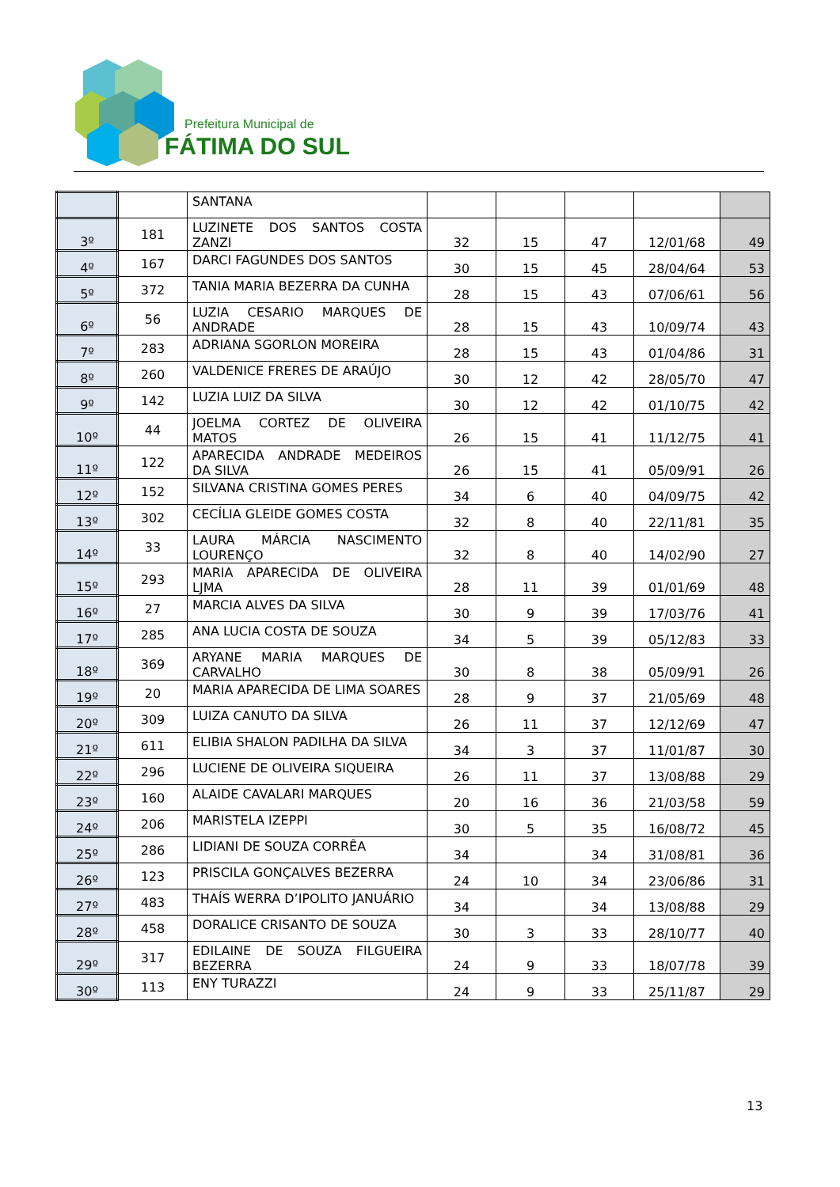Prefeitura Municipal de
FÁTIMA DO SUL
| | | SANTANA | | | | | |
| 3º | 181 | LUZINETE DOS SANTOS COSTA ZANZI | 32 | 15 | 47 | 12/01/68 | 49 |
| 4º | 167 | DARCI FAGUNDES DOS SANTOS | 30 | 15 | 45 | 28/04/64 | 53 |
| 5º | 372 | TANIA MARIA BEZERRA DA CUNHA | 28 | 15 | 43 | 07/06/61 | 56 |
| 6º | 56 | LUZIA CESARIO MARQUES DE ANDRADE | 28 | 15 | 43 | 10/09/74 | 43 |
| 7º | 283 | ADRIANA SGORLON MOREIRA | 28 | 15 | 43 | 01/04/86 | 31 |
| 8º | 260 | VALDENICE FRERES DE ARAÚJO | 30 | 12 | 42 | 28/05/70 | 47 |
| 9º | 142 | LUZIA LUIZ DA SILVA | 30 | 12 | 42 | 01/10/75 | 42 |
| 10º | 44 | JOELMA CORTEZ DE OLIVEIRA MATOS | 26 | 15 | 41 | 11/12/75 | 41 |
| 11º | 122 | APARECIDA ANDRADE MEDEIROS DA SILVA | 26 | 15 | 41 | 05/09/91 | 26 |
| 12º | 152 | SILVANA CRISTINA GOMES PERES | 34 | 6 | 40 | 04/09/75 | 42 |
| 13º | 302 | CECÍLIA GLEIDE GOMES COSTA | 32 | 8 | 40 | 22/11/81 | 35 |
| 14º | 33 | LAURA MÁRCIA NASCIMENTO LOURENÇO | 32 | 8 | 40 | 14/02/90 | 27 |
| 15º | 293 | MARIA APARECIDA DE OLIVEIRA LJMA | 28 | 11 | 39 | 01/01/69 | 48 |
| 16º | 27 | MARCIA ALVES DA SILVA | 30 | 9 | 39 | 17/03/76 | 41 |
| 17º | 285 | ANA LUCIA COSTA DE SOUZA | 34 | 5 | 39 | 05/12/83 | 33 |
| 18º | 369 | ARYANE MARIA MARQUES DE CARVALHO | 30 | 8 | 38 | 05/09/91 | 26 |
| 19º | 20 | MARIA APARECIDA DE LIMA SOARES | 28 | 9 | 37 | 21/05/69 | 48 |
| 20º | 309 | LUIZA CANUTO DA SILVA | 26 | 11 | 37 | 12/12/69 | 47 |
| 21º | 611 | ELIBIA SHALON PADILHA DA SILVA | 34 | 3 | 37 | 11/01/87 | 30 |
| 22º | 296 | LUCIENE DE OLIVEIRA SIQUEIRA | 26 | 11 | 37 | 13/08/88 | 29 |
| 23º | 160 | ALAIDE CAVALARI MARQUES | 20 | 16 | 36 | 21/03/58 | 59 |
| 24º | 206 | MARISTELA IZEPPI | 30 | 5 | 35 | 16/08/72 | 45 |
| 25º | 286 | LIDIANI DE SOUZA CORRÊA | 34 | | 34 | 31/08/81 | 36 |
| 26º | 123 | PRISCILA GONÇALVES BEZERRA | 24 | 10 | 34 | 23/06/86 | 31 |
| 27º | 483 | THAÍS WERRA D’IPOLITO JANUÁRIO | 34 | | 34 | 13/08/88 | 29 |
| 28º | 458 | DORALICE CRISANTO DE SOUZA | 30 | 3 | 33 | 28/10/77 | 40 |
| 29º | 317 | EDILAINE DE SOUZA FILGUEIRA BEZERRA | 24 | 9 | 33 | 18/07/78 | 39 |
| 30º | 113 | ENY TURAZZI | 24 | 9 | 33 | 25/11/87 | 29 |
13